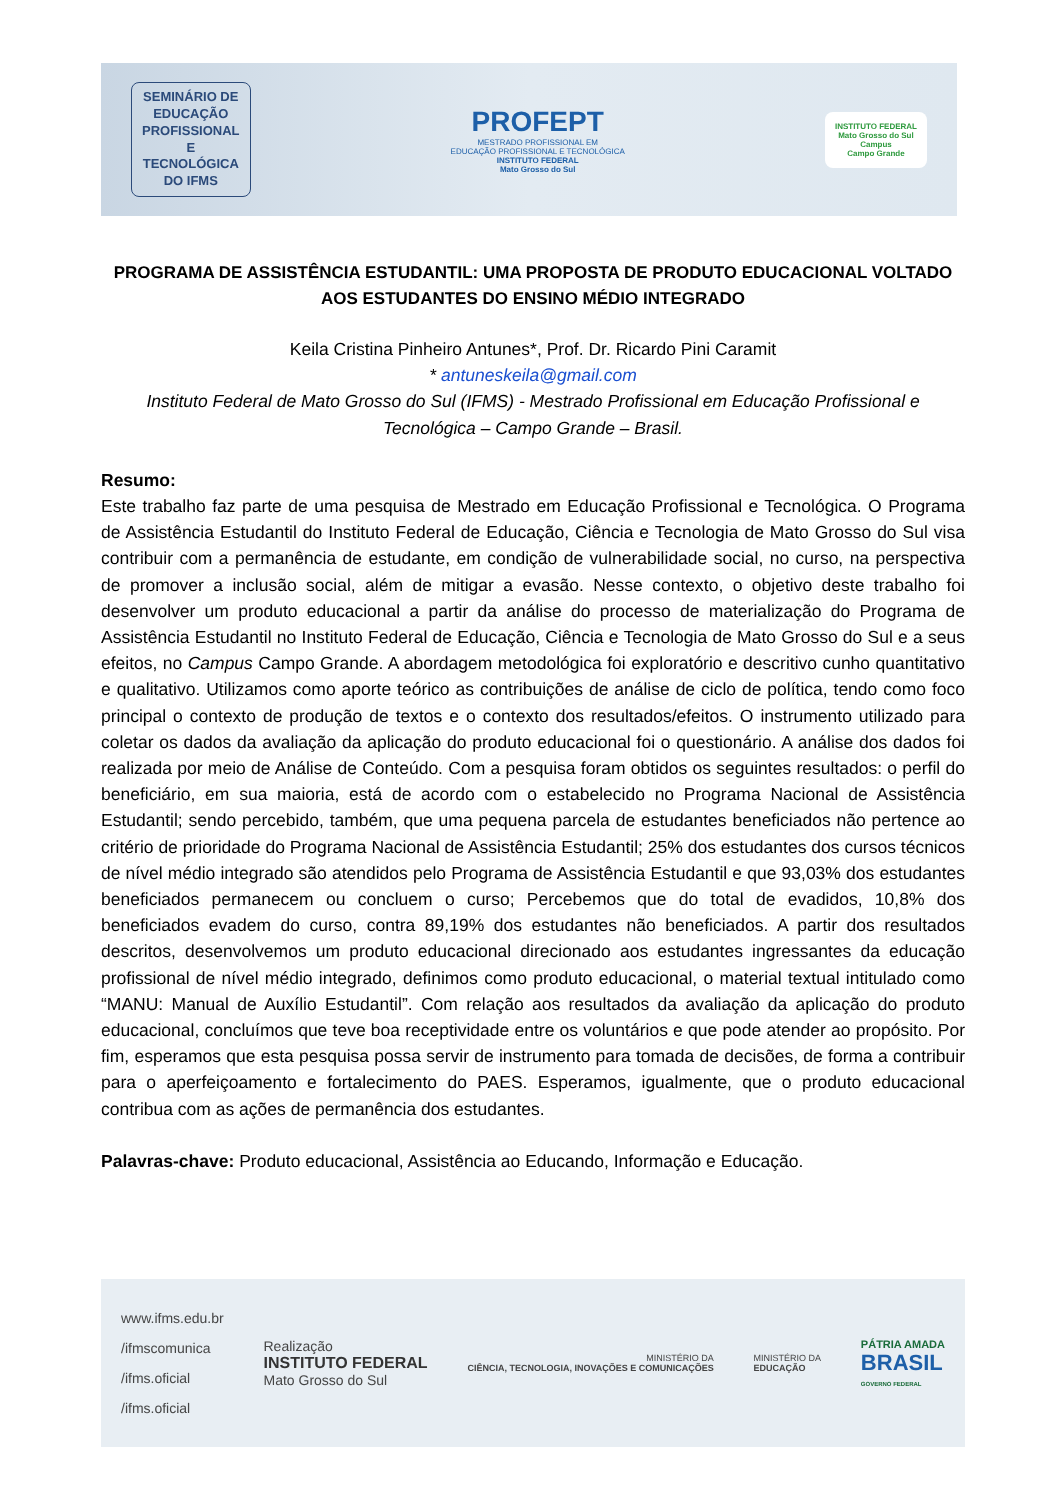SEMINÁRIO DE
EDUCAÇÃO
PROFISSIONAL
E
TECNOLÓGICA
DO IFMS
PROFEPT
MESTRADO PROFISSIONAL EM
EDUCAÇÃO PROFISSIONAL E TECNOLÓGICA
INSTITUTO FEDERAL
Mato Grosso do Sul
INSTITUTO FEDERAL
Mato Grosso do Sul
Campus
Campo Grande
PROGRAMA DE ASSISTÊNCIA ESTUDANTIL: UMA PROPOSTA DE PRODUTO EDUCACIONAL VOLTADO AOS ESTUDANTES DO ENSINO MÉDIO INTEGRADO
Keila Cristina Pinheiro Antunes*, Prof. Dr. Ricardo Pini Caramit
* antuneskeila@gmail.com
Instituto Federal de Mato Grosso do Sul (IFMS) - Mestrado Profissional em Educação Profissional e Tecnológica – Campo Grande – Brasil.
Resumo:
Este trabalho faz parte de uma pesquisa de Mestrado em Educação Profissional e Tecnológica. O Programa de Assistência Estudantil do Instituto Federal de Educação, Ciência e Tecnologia de Mato Grosso do Sul visa contribuir com a permanência de estudante, em condição de vulnerabilidade social, no curso, na perspectiva de promover a inclusão social, além de mitigar a evasão. Nesse contexto, o objetivo deste trabalho foi desenvolver um produto educacional a partir da análise do processo de materialização do Programa de Assistência Estudantil no Instituto Federal de Educação, Ciência e Tecnologia de Mato Grosso do Sul e a seus efeitos, no Campus Campo Grande. A abordagem metodológica foi exploratório e descritivo cunho quantitativo e qualitativo. Utilizamos como aporte teórico as contribuições de análise de ciclo de política, tendo como foco principal o contexto de produção de textos e o contexto dos resultados/efeitos. O instrumento utilizado para coletar os dados da avaliação da aplicação do produto educacional foi o questionário. A análise dos dados foi realizada por meio de Análise de Conteúdo. Com a pesquisa foram obtidos os seguintes resultados: o perfil do beneficiário, em sua maioria, está de acordo com o estabelecido no Programa Nacional de Assistência Estudantil; sendo percebido, também, que uma pequena parcela de estudantes beneficiados não pertence ao critério de prioridade do Programa Nacional de Assistência Estudantil; 25% dos estudantes dos cursos técnicos de nível médio integrado são atendidos pelo Programa de Assistência Estudantil e que 93,03% dos estudantes beneficiados permanecem ou concluem o curso; Percebemos que do total de evadidos, 10,8% dos beneficiados evadem do curso, contra 89,19% dos estudantes não beneficiados. A partir dos resultados descritos, desenvolvemos um produto educacional direcionado aos estudantes ingressantes da educação profissional de nível médio integrado, definimos como produto educacional, o material textual intitulado como “MANU: Manual de Auxílio Estudantil”. Com relação aos resultados da avaliação da aplicação do produto educacional, concluímos que teve boa receptividade entre os voluntários e que pode atender ao propósito. Por fim, esperamos que esta pesquisa possa servir de instrumento para tomada de decisões, de forma a contribuir para o aperfeiçoamento e fortalecimento do PAES. Esperamos, igualmente, que o produto educacional contribua com as ações de permanência dos estudantes.
Palavras-chave: Produto educacional, Assistência ao Educando, Informação e Educação.
www.ifms.edu.br
/ifmscomunica
/ifms.oficial
/ifms.oficial
Realização
INSTITUTO FEDERAL
Mato Grosso do Sul
MINISTÉRIO DA
CIÊNCIA, TECNOLOGIA, INOVAÇÕES E COMUNICAÇÕES
MINISTÉRIO DA
EDUCAÇÃO
PÁTRIA AMADA
BRASIL
GOVERNO FEDERAL